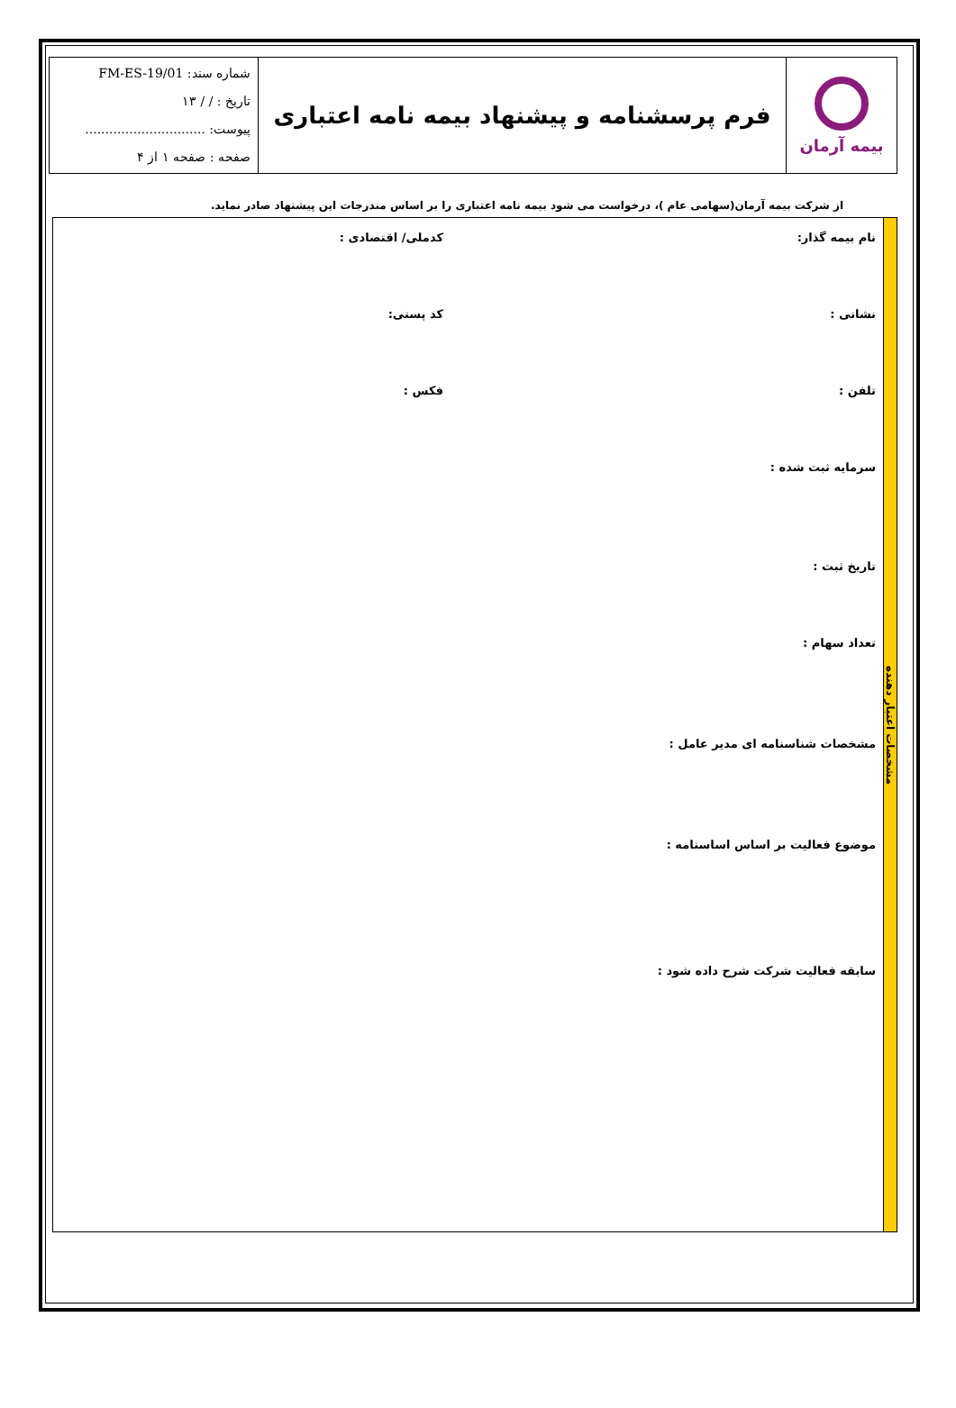| بیمه آرمان | فرم پرسشنامه و پیشنهاد بیمه نامه اعتباری | شماره سند: FM-ES-19/01 تاریخ : / / ۱۳ پیوست: .............................. صفحه : صفحه ۱ از ۴ |
از شرکت بیمه آرمان(سهامی عام )، درخواست می شود بیمه نامه اعتباری را بر اساس مندرجات این پیشنهاد صادر نماید.
مشخصات اعتبار دهنده
نام بیمه گذار: کدملی/ اقتصادی :
نشانی : کد پستی:
تلفن : فکس :
سرمایه ثبت شده :
تاریخ ثبت :
تعداد سهام :
مشخصات شناسنامه ای مدیر عامل :
موضوع فعالیت بر اساس اساسنامه :
سابقه فعالیت شرکت شرح داده شود :